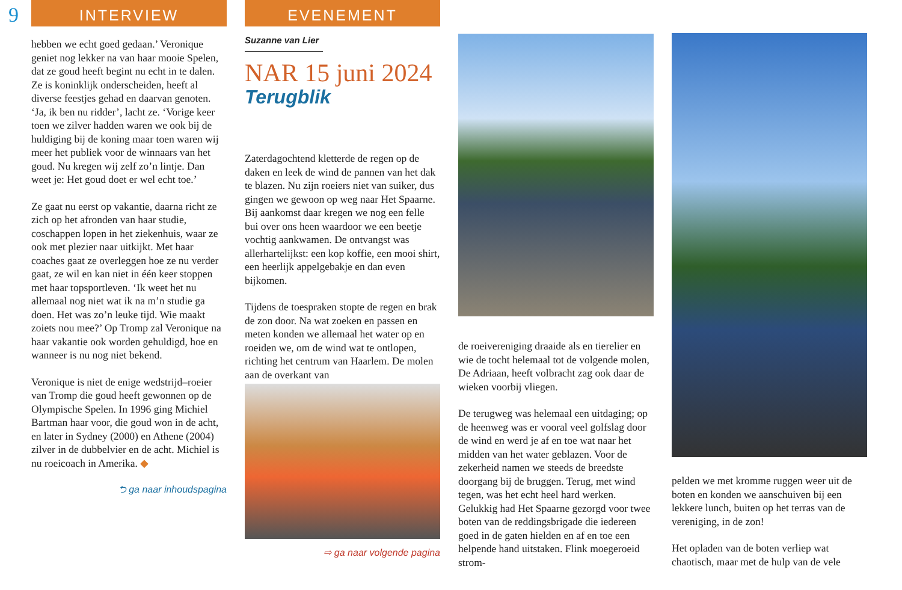9
INTERVIEW
hebben we echt goed gedaan.’ Veronique geniet nog lekker na van haar mooie Spelen, dat ze goud heeft begint nu echt in te dalen. Ze is koninklijk onderscheiden, heeft al diverse feestjes gehad en daarvan genoten. ‘Ja, ik ben nu ridder’, lacht ze. ‘Vorige keer toen we zilver hadden waren we ook bij de huldiging bij de koning maar toen waren wij meer het publiek voor de winnaars van het goud. Nu kregen wij zelf zo’n lintje. Dan weet je: Het goud doet er wel echt toe.’
Ze gaat nu eerst op vakantie, daarna richt ze zich op het afronden van haar studie, coschappen lopen in het ziekenhuis, waar ze ook met plezier naar uitkijkt. Met haar coaches gaat ze overleggen hoe ze nu verder gaat, ze wil en kan niet in één keer stoppen met haar topsportleven. ‘Ik weet het nu allemaal nog niet wat ik na m’n studie ga doen. Het was zo’n leuke tijd. Wie maakt zoiets nou mee?’ Op Tromp zal Veronique na haar vakantie ook worden gehuldigd, hoe en wanneer is nu nog niet bekend.
Veronique is niet de enige wedstrijd–roeier van Tromp die goud heeft gewonnen op de Olympische Spelen. In 1996 ging Michiel Bartman haar voor, die goud won in de acht, en later in Sydney (2000) en Athene (2004) zilver in de dubbelvier en de acht. Michiel is nu roeicoach in Amerika. ◆
⮌ ga naar inhoudspagina
EVENEMENT
Suzanne van Lier
NAR 15 juni 2024
Terugblik
Zaterdagochtend kletterde de regen op de daken en leek de wind de pannen van het dak te blazen. Nu zijn roeiers niet van suiker, dus gingen we gewoon op weg naar Het Spaarne. Bij aankomst daar kregen we nog een felle bui over ons heen waardoor we een beetje vochtig aankwamen. De ontvangst was allerhartelijkst: een kop koffie, een mooi shirt, een heerlijk appelgebakje en dan even bijkomen.
Tijdens de toespraken stopte de regen en brak de zon door. Na wat zoeken en passen en meten konden we allemaal het water op en roeiden we, om de wind wat te ontlopen, richting het centrum van Haarlem. De molen aan de overkant van
⇨ ga naar volgende pagina
de roeivereniging draaide als en tierelier en wie de tocht helemaal tot de volgende molen, De Adriaan, heeft volbracht zag ook daar de wieken voorbij vliegen.
De terugweg was helemaal een uitdaging; op de heenweg was er vooral veel golfslag door de wind en werd je af en toe wat naar het midden van het water geblazen. Voor de zekerheid namen we steeds de breedste doorgang bij de bruggen. Terug, met wind tegen, was het echt heel hard werken. Gelukkig had Het Spaarne gezorgd voor twee boten van de reddingsbrigade die iedereen goed in de gaten hielden en af en toe een helpende hand uitstaken. Flink moegeroeid strom-
pelden we met kromme ruggen weer uit de boten en konden we aanschuiven bij een lekkere lunch, buiten op het terras van de vereniging, in de zon!
Het opladen van de boten verliep wat chaotisch, maar met de hulp van de vele